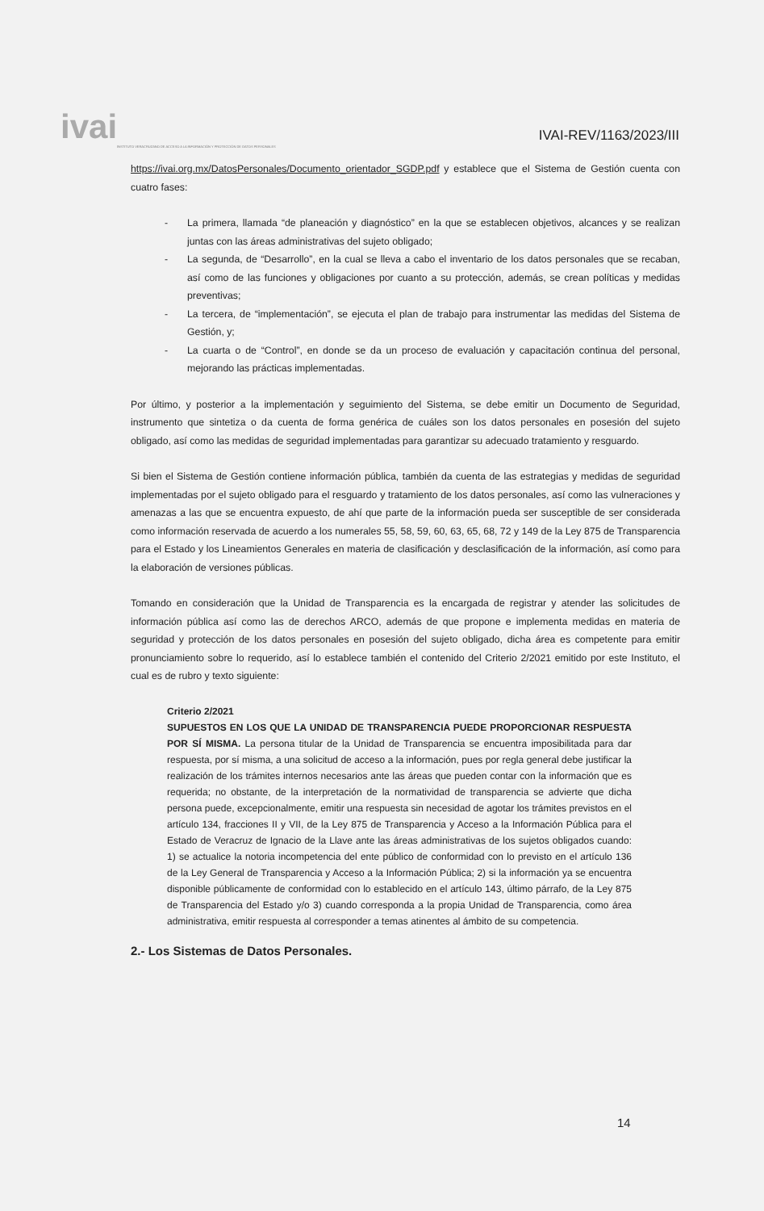ivai
INSTITUTO VERACRUZANO DE ACCESO A LA INFORMACIÓN Y PROTECCIÓN DE DATOS PERSONALES
IVAI-REV/1163/2023/III
https://ivai.org.mx/DatosPersonales/Documento_orientador_SGDP.pdf y establece que el Sistema de Gestión cuenta con cuatro fases:
- La primera, llamada “de planeación y diagnóstico” en la que se establecen objetivos, alcances y se realizan juntas con las áreas administrativas del sujeto obligado;
- La segunda, de “Desarrollo”, en la cual se lleva a cabo el inventario de los datos personales que se recaban, así como de las funciones y obligaciones por cuanto a su protección, además, se crean políticas y medidas preventivas;
- La tercera, de “implementación”, se ejecuta el plan de trabajo para instrumentar las medidas del Sistema de Gestión, y;
- La cuarta o de “Control”, en donde se da un proceso de evaluación y capacitación continua del personal, mejorando las prácticas implementadas.
Por último, y posterior a la implementación y seguimiento del Sistema, se debe emitir un Documento de Seguridad, instrumento que sintetiza o da cuenta de forma genérica de cuáles son los datos personales en posesión del sujeto obligado, así como las medidas de seguridad implementadas para garantizar su adecuado tratamiento y resguardo.
Si bien el Sistema de Gestión contiene información pública, también da cuenta de las estrategias y medidas de seguridad implementadas por el sujeto obligado para el resguardo y tratamiento de los datos personales, así como las vulneraciones y amenazas a las que se encuentra expuesto, de ahí que parte de la información pueda ser susceptible de ser considerada como información reservada de acuerdo a los numerales 55, 58, 59, 60, 63, 65, 68, 72 y 149 de la Ley 875 de Transparencia para el Estado y los Lineamientos Generales en materia de clasificación y desclasificación de la información, así como para la elaboración de versiones públicas.
Tomando en consideración que la Unidad de Transparencia es la encargada de registrar y atender las solicitudes de información pública así como las de derechos ARCO, además de que propone e implementa medidas en materia de seguridad y protección de los datos personales en posesión del sujeto obligado, dicha área es competente para emitir pronunciamiento sobre lo requerido, así lo establece también el contenido del Criterio 2/2021 emitido por este Instituto, el cual es de rubro y texto siguiente:
Criterio 2/2021
SUPUESTOS EN LOS QUE LA UNIDAD DE TRANSPARENCIA PUEDE PROPORCIONAR RESPUESTA POR SÍ MISMA. La persona titular de la Unidad de Transparencia se encuentra imposibilitada para dar respuesta, por sí misma, a una solicitud de acceso a la información, pues por regla general debe justificar la realización de los trámites internos necesarios ante las áreas que pueden contar con la información que es requerida; no obstante, de la interpretación de la normatividad de transparencia se advierte que dicha persona puede, excepcionalmente, emitir una respuesta sin necesidad de agotar los trámites previstos en el artículo 134, fracciones II y VII, de la Ley 875 de Transparencia y Acceso a la Información Pública para el Estado de Veracruz de Ignacio de la Llave ante las áreas administrativas de los sujetos obligados cuando: 1) se actualice la notoria incompetencia del ente público de conformidad con lo previsto en el artículo 136 de la Ley General de Transparencia y Acceso a la Información Pública; 2) si la información ya se encuentra disponible públicamente de conformidad con lo establecido en el artículo 143, último párrafo, de la Ley 875 de Transparencia del Estado y/o 3) cuando corresponda a la propia Unidad de Transparencia, como área administrativa, emitir respuesta al corresponder a temas atinentes al ámbito de su competencia.
2.- Los Sistemas de Datos Personales.
14